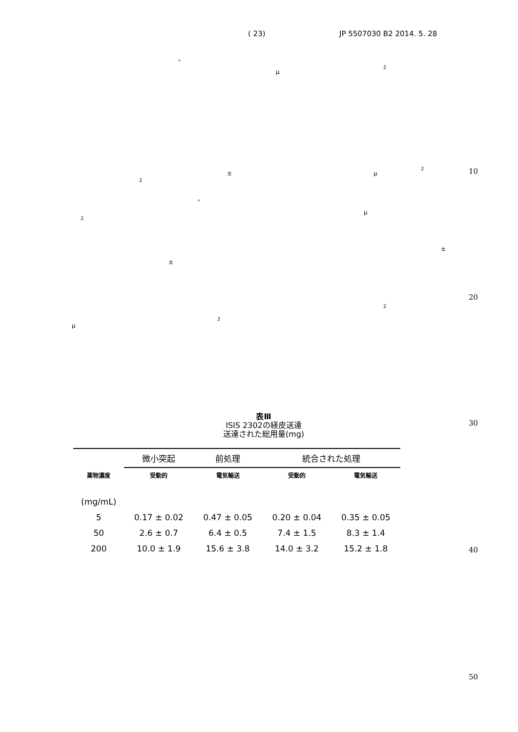( 23) JP 5507030 B2 2014. 5. 28
。
μ
<sup>2</sup>
± μ
<sup>2</sup> 10
<sup>2</sup>
。
μ
<sup>2</sup>
±
±
20
<sup>2</sup>
μ
<sup>2</sup>
30
40
50
表Ⅲ
ISIS 2302の経皮送達
送達された総用量(mg)
| | 微小突起 | 前処理 | 統合された処理 | |
| --- | --- | --- | --- | --- |
| 薬物濃度 | 受動的 | 電気輸送 | 受動的 | 電気輸送 |
| (mg/mL) | | | | |
| 5 | 0.17 ± 0.02 | 0.47 ± 0.05 | 0.20 ± 0.04 | 0.35 ± 0.05 |
| 50 | 2.6 ± 0.7 | 6.4 ± 0.5 | 7.4 ± 1.5 | 8.3 ± 1.4 |
| 200 | 10.0 ± 1.9 | 15.6 ± 3.8 | 14.0 ± 3.2 | 15.2 ± 1.8 |